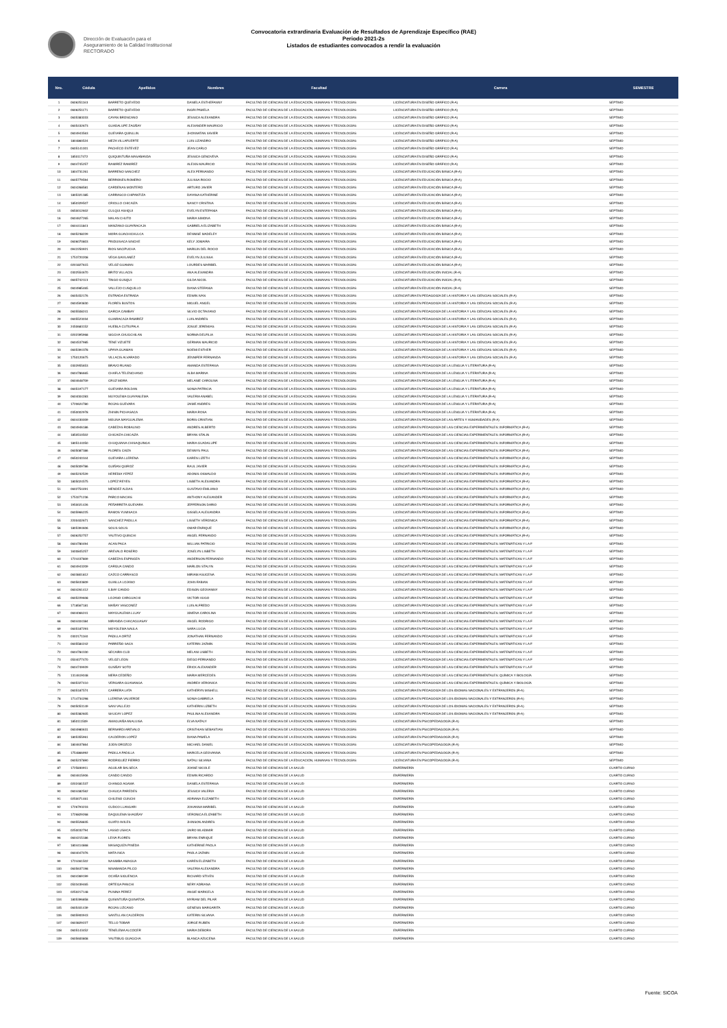Dirección de Evaluación para el
Aseguramiento de la Calidad Institucional
RECTORADO
Convocatoria extrardinaria Evaluación de Resultados de Aprendizaje Específico (RAE)
Periodo 2021-2s
Listados de estudiantes convocados a rendir la evaluación
| Nro. | Cédula | Apellidos | Nombres | Facultad | Carrera | SEMESTRE |
| --- | --- | --- | --- | --- | --- | --- |
| 1 | 0606251163 | BARRETO QUEVEDO | DANIELA ESTHEFANNY | FACULTAD DE CIENCIAS DE LA EDUCACIÓN, HUMANAS Y TECNOLOGÍAS | LICENCIATURA EN DISEÑO GRÁFICO (R-A) | SEPTIMO |
| 2 | 0606251171 | BARRETO QUEVEDO | INGRI PAMELA | FACULTAD DE CIENCIAS DE LA EDUCACIÓN, HUMANAS Y TECNOLOGÍAS | LICENCIATURA EN DISEÑO GRÁFICO (R-A) | SEPTIMO |
| 3 | 0605383033 | CAYAN BRONCANO | JESSICA ALEXANDRA | FACULTAD DE CIENCIAS DE LA EDUCACIÓN, HUMANAS Y TECNOLOGÍAS | LICENCIATURA EN DISEÑO GRÁFICO (R-A) | SEPTIMO |
| 4 | 0605432673 | GUADALUPE ZAGÑAY | ALEXANDER MAURICIO | FACULTAD DE CIENCIAS DE LA EDUCACIÓN, HUMANAS Y TECNOLOGÍAS | LICENCIATURA EN DISEÑO GRÁFICO (R-A) | SEPTIMO |
| 5 | 0604943563 | GUEVARA QUINLLIN | JHONNATAN XAVIER | FACULTAD DE CIENCIAS DE LA EDUCACIÓN, HUMANAS Y TECNOLOGÍAS | LICENCIATURA EN DISEÑO GRÁFICO (R-A) | SEPTIMO |
| 6 | 1804860524 | MEZA VILLAFUERTE | LUIS LIZANDRO | FACULTAD DE CIENCIAS DE LA EDUCACIÓN, HUMANAS Y TECNOLOGÍAS | LICENCIATURA EN DISEÑO GRÁFICO (R-A) | SEPTIMO |
| 7 | 0605141001 | PACHECO ESTEVEZ | JEAN CARLO | FACULTAD DE CIENCIAS DE LA EDUCACIÓN, HUMANAS Y TECNOLOGÍAS | LICENCIATURA EN DISEÑO GRÁFICO (R-A) | SEPTIMO |
| 8 | 1850117472 | QUIQUINTUÑA MASABANDA | JESSICA GENOVEVA | FACULTAD DE CIENCIAS DE LA EDUCACIÓN, HUMANAS Y TECNOLOGÍAS | LICENCIATURA EN DISEÑO GRÁFICO (R-A) | SEPTIMO |
| 9 | 0604745257 | RAMIREZ RAMIREZ | ALEXIS MAURICIO | FACULTAD DE CIENCIAS DE LA EDUCACIÓN, HUMANAS Y TECNOLOGÍAS | LICENCIATURA EN DISEÑO GRÁFICO (R-A) | SEPTIMO |
| 10 | 1804731261 | BARRENO SANCHEZ | ALEX FERNANDO | FACULTAD DE CIENCIAS DE LA EDUCACIÓN, HUMANAS Y TECNOLOGÍAS | LICENCIATURA EN EDUCACIÓN BÁSICA (R-A) | SEPTIMO |
| 11 | 0605779594 | BERRONES ROMERO | JULISSA ROCIO | FACULTAD DE CIENCIAS DE LA EDUCACIÓN, HUMANAS Y TECNOLOGÍAS | LICENCIATURA EN EDUCACIÓN BÁSICA (R-A) | SEPTIMO |
| 12 | 0604268581 | CARDENAS MONTERO | ARTURO JAVIER | FACULTAD DE CIENCIAS DE LA EDUCACIÓN, HUMANAS Y TECNOLOGÍAS | LICENCIATURA EN EDUCACIÓN BÁSICA (R-A) | SEPTIMO |
| 13 | 1805321385 | CARRASCO CHIPANTIZA | DAYANA KATHERINE | FACULTAD DE CIENCIAS DE LA EDUCACIÓN, HUMANAS Y TECNOLOGÍAS | LICENCIATURA EN EDUCACIÓN BÁSICA (R-A) | SEPTIMO |
| 14 | 1850329507 | CRIOLLO CHICAIZA | NANCY CRISTINA | FACULTAD DE CIENCIAS DE LA EDUCACIÓN, HUMANAS Y TECNOLOGÍAS | LICENCIATURA EN EDUCACIÓN BÁSICA (R-A) | SEPTIMO |
| 15 | 0650012602 | CULQUI ASHQUI | EVELYN ESTEFANIA | FACULTAD DE CIENCIAS DE LA EDUCACIÓN, HUMANAS Y TECNOLOGÍAS | LICENCIATURA EN EDUCACIÓN BÁSICA (R-A) | SEPTIMO |
| 16 | 0604627265 | MALAN CHUTO | MARIA SIMONA | FACULTAD DE CIENCIAS DE LA EDUCACIÓN, HUMANAS Y TECNOLOGÍAS | LICENCIATURA EN EDUCACIÓN BÁSICA (R-A) | SEPTIMO |
| 17 | 0604411843 | MANZANO GUAYRACAJA | GABRIELA ELIZABETH | FACULTAD DE CIENCIAS DE LA EDUCACIÓN, HUMANAS Y TECNOLOGÍAS | LICENCIATURA EN EDUCACIÓN BÁSICA (R-A) | SEPTIMO |
| 18 | 0605238229 | MORA GUACHICHULCA | DENNISE MADELEY | FACULTAD DE CIENCIAS DE LA EDUCACIÓN, HUMANAS Y TECNOLOGÍAS | LICENCIATURA EN EDUCACIÓN BÁSICA (R-A) | SEPTIMO |
| 19 | 0606070803 | PINDUISACA SINCHE | KELY JOMAIRA | FACULTAD DE CIENCIAS DE LA EDUCACIÓN, HUMANAS Y TECNOLOGÍAS | LICENCIATURA EN EDUCACIÓN BÁSICA (R-A) | SEPTIMO |
| 20 | 0942250921 | RIOS NACIPUCHA | MARILIN DEL ROCIO | FACULTAD DE CIENCIAS DE LA EDUCACIÓN, HUMANAS Y TECNOLOGÍAS | LICENCIATURA EN EDUCACIÓN BÁSICA (R-A) | SEPTIMO |
| 21 | 1753720208 | VEGA GAVILANEZ | EVELYN JULISSA | FACULTAD DE CIENCIAS DE LA EDUCACIÓN, HUMANAS Y TECNOLOGÍAS | LICENCIATURA EN EDUCACIÓN BÁSICA (R-A) | SEPTIMO |
| 22 | 0201827615 | VELOZ GUAMAN | LOURDES MARIBEL | FACULTAD DE CIENCIAS DE LA EDUCACIÓN, HUMANAS Y TECNOLOGÍAS | LICENCIATURA EN EDUCACIÓN BÁSICA (R-A) | SEPTIMO |
| 23 | 0302554670 | BRITO VILLACIS | ANA ALEXANDRA | FACULTAD DE CIENCIAS DE LA EDUCACIÓN, HUMANAS Y TECNOLOGÍAS | LICENCIATURA EN EDUCACIÓN INICIAL (R-A) | SEPTIMO |
| 24 | 0605742113 | TINGO GUSQUI | GILDA NICOL | FACULTAD DE CIENCIAS DE LA EDUCACIÓN, HUMANAS Y TECNOLOGÍAS | LICENCIATURA EN EDUCACIÓN INICIAL (R-A) | SEPTIMO |
| 25 | 0604985465 | VALLEJO CUSQUILLO | DIANA STEFANIA | FACULTAD DE CIENCIAS DE LA EDUCACIÓN, HUMANAS Y TECNOLOGÍAS | LICENCIATURA EN EDUCACIÓN INICIAL (R-A) | SEPTIMO |
| 26 | 0605452176 | ESTRADA ESTRADA | EDWIN IVAN | FACULTAD DE CIENCIAS DE LA EDUCACIÓN, HUMANAS Y TECNOLOGÍAS | LICENCIATURA EN PEDAGOGÍA DE LA HISTORIA Y LAS CIENCIAS SOCIALES (R-A) | SEPTIMO |
| 27 | 0604593830 | FLORES BUSTOS | MIGUEL ANGEL | FACULTAD DE CIENCIAS DE LA EDUCACIÓN, HUMANAS Y TECNOLOGÍAS | LICENCIATURA EN PEDAGOGÍA DE LA HISTORIA Y LAS CIENCIAS SOCIALES (R-A) | SEPTIMO |
| 28 | 0605508241 | GARCIA CAMBAY | SILVIO OCTAVIANO | FACULTAD DE CIENCIAS DE LA EDUCACIÓN, HUMANAS Y TECNOLOGÍAS | LICENCIATURA EN PEDAGOGÍA DE LA HISTORIA Y LAS CIENCIAS SOCIALES (R-A) | SEPTIMO |
| 29 | 0605523034 | GUAIRACAJA RAMIREZ | LUIS ANDRES | FACULTAD DE CIENCIAS DE LA EDUCACIÓN, HUMANAS Y TECNOLOGÍAS | LICENCIATURA EN PEDAGOGÍA DE LA HISTORIA Y LAS CIENCIAS SOCIALES (R-A) | SEPTIMO |
| 30 | 2450683152 | HUEBLA CUTIUPALA | JOSUE JEREMIAS | FACULTAD DE CIENCIAS DE LA EDUCACIÓN, HUMANAS Y TECNOLOGÍAS | LICENCIATURA EN PEDAGOGÍA DE LA HISTORIA Y LAS CIENCIAS SOCIALES (R-A) | SEPTIMO |
| 31 | 0202395968 | SIGCHA CHUGCHILAN | NORMA DELFILIA | FACULTAD DE CIENCIAS DE LA EDUCACIÓN, HUMANAS Y TECNOLOGÍAS | LICENCIATURA EN PEDAGOGÍA DE LA HISTORIA Y LAS CIENCIAS SOCIALES (R-A) | SEPTIMO |
| 32 | 0604537985 | TENE VIZUETE | GERMAN MAURICIO | FACULTAD DE CIENCIAS DE LA EDUCACIÓN, HUMANAS Y TECNOLOGÍAS | LICENCIATURA EN PEDAGOGÍA DE LA HISTORIA Y LAS CIENCIAS SOCIALES (R-A) | SEPTIMO |
| 33 | 0605394378 | UPAYA GUAMAN | NOEMI ESTHER | FACULTAD DE CIENCIAS DE LA EDUCACIÓN, HUMANAS Y TECNOLOGÍAS | LICENCIATURA EN PEDAGOGÍA DE LA HISTORIA Y LAS CIENCIAS SOCIALES (R-A) | SEPTIMO |
| 34 | 1750120675 | VILLACIS ALVARADO | JENNIFER FERNANDA | FACULTAD DE CIENCIAS DE LA EDUCACIÓN, HUMANAS Y TECNOLOGÍAS | LICENCIATURA EN PEDAGOGÍA DE LA HISTORIA Y LAS CIENCIAS SOCIALES (R-A) | SEPTIMO |
| 35 | 0302955653 | BRAVO RUANO | AMANDA ESTEFANIA | FACULTAD DE CIENCIAS DE LA EDUCACIÓN, HUMANAS Y TECNOLOGÍAS | LICENCIATURA EN PEDAGOGÍA DE LA LENGUA Y LITERATURA (R-A) | SEPTIMO |
| 36 | 0604786665 | CHAFLA TELENCHANO | ALBA MARINA | FACULTAD DE CIENCIAS DE LA EDUCACIÓN, HUMANAS Y TECNOLOGÍAS | LICENCIATURA EN PEDAGOGÍA DE LA LENGUA Y LITERATURA (R-A) | SEPTIMO |
| 37 | 0604648709 | CRUZ MORA | MELANIE CAROLINA | FACULTAD DE CIENCIAS DE LA EDUCACIÓN, HUMANAS Y TECNOLOGÍAS | LICENCIATURA EN PEDAGOGÍA DE LA LENGUA Y LITERATURA (R-A) | SEPTIMO |
| 38 | 0605197177 | GUEVARA ROLDAN | SONIA PATRICIA | FACULTAD DE CIENCIAS DE LA EDUCACIÓN, HUMANAS Y TECNOLOGÍAS | LICENCIATURA EN PEDAGOGÍA DE LA LENGUA Y LITERATURA (R-A) | SEPTIMO |
| 39 | 0604004283 | MUYOLEMA GUAYANLEMA | VALERIA ANABEL | FACULTAD DE CIENCIAS DE LA EDUCACIÓN, HUMANAS Y TECNOLOGÍAS | LICENCIATURA EN PEDAGOGÍA DE LA LENGUA Y LITERATURA (R-A) | SEPTIMO |
| 40 | 1720624780 | ROJAS GUEVARA | JAIME ANDRES | FACULTAD DE CIENCIAS DE LA EDUCACIÓN, HUMANAS Y TECNOLOGÍAS | LICENCIATURA EN PEDAGOGÍA DE LA LENGUA Y LITERATURA (R-A) | SEPTIMO |
| 41 | 0350002978 | ZHININ PICHASACA | MARIA ROSA | FACULTAD DE CIENCIAS DE LA EDUCACIÓN, HUMANAS Y TECNOLOGÍAS | LICENCIATURA EN PEDAGOGÍA DE LA LENGUA Y LITERATURA (R-A) | SEPTIMO |
| 42 | 0604430009 | MOLINA MAYGUALEMA | BORIS CRISTIAN | FACULTAD DE CIENCIAS DE LA EDUCACIÓN, HUMANAS Y TECNOLOGÍAS | LICENCIATURA EN PEDAGOGÍA DE LAS ARTES Y HUMANIDADES (R-A) | SEPTIMO |
| 43 | 0604946186 | CABEZAS ROBALINO | ANDRES ALBERTO | FACULTAD DE CIENCIAS DE LA EDUCACIÓN, HUMANAS Y TECNOLOGÍAS | LICENCIATURA EN PEDAGOGÍA DE LAS CIENCIAS EXPERIMENTALES: INFORMÁTICA (R-A) | SEPTIMO |
| 44 | 1850510502 | CHICAIZA CHICAIZA | BRYAN STALIN | FACULTAD DE CIENCIAS DE LA EDUCACIÓN, HUMANAS Y TECNOLOGÍAS | LICENCIATURA EN PEDAGOGÍA DE LAS CIENCIAS EXPERIMENTALES: INFORMÁTICA (R-A) | SEPTIMO |
| 45 | 1805144050 | CHUQUIANA CHISAQUINGA | MARIA GUADALUPE | FACULTAD DE CIENCIAS DE LA EDUCACIÓN, HUMANAS Y TECNOLOGÍAS | LICENCIATURA EN PEDAGOGÍA DE LAS CIENCIAS EXPERIMENTALES: INFORMÁTICA (R-A) | SEPTIMO |
| 46 | 0605087386 | FLORES CAIZA | DENNYS PAUL | FACULTAD DE CIENCIAS DE LA EDUCACIÓN, HUMANAS Y TECNOLOGÍAS | LICENCIATURA EN PEDAGOGÍA DE LAS CIENCIAS EXPERIMENTALES: INFORMÁTICA (R-A) | SEPTIMO |
| 47 | 0650240344 | GUEVARA LLERENA | KAREN LIZETH | FACULTAD DE CIENCIAS DE LA EDUCACIÓN, HUMANAS Y TECNOLOGÍAS | LICENCIATURA EN PEDAGOGÍA DE LAS CIENCIAS EXPERIMENTALES: INFORMÁTICA (R-A) | SEPTIMO |
| 48 | 0605009786 | GUIÑAN QUIROZ | RAUL JAVIER | FACULTAD DE CIENCIAS DE LA EDUCACIÓN, HUMANAS Y TECNOLOGÍAS | LICENCIATURA EN PEDAGOGÍA DE LAS CIENCIAS EXPERIMENTALES: INFORMÁTICA (R-A) | SEPTIMO |
| 49 | 0605232529 | HEREDIA YEPEZ | ADONIS OSWALDO | FACULTAD DE CIENCIAS DE LA EDUCACIÓN, HUMANAS Y TECNOLOGÍAS | LICENCIATURA EN PEDAGOGÍA DE LAS CIENCIAS EXPERIMENTALES: INFORMÁTICA (R-A) | SEPTIMO |
| 50 | 1805024575 | LOPEZ REYES | LISBETH ALEXANDRA | FACULTAD DE CIENCIAS DE LA EDUCACIÓN, HUMANAS Y TECNOLOGÍAS | LICENCIATURA EN PEDAGOGÍA DE LAS CIENCIAS EXPERIMENTALES: INFORMÁTICA (R-A) | SEPTIMO |
| 51 | 0602754491 | MENDEZ ALDAS | GUSTAVO EMILIANO | FACULTAD DE CIENCIAS DE LA EDUCACIÓN, HUMANAS Y TECNOLOGÍAS | LICENCIATURA EN PEDAGOGÍA DE LAS CIENCIAS EXPERIMENTALES: INFORMÁTICA (R-A) | SEPTIMO |
| 52 | 1753271236 | PARCO MACIAS | ANTHONY ALEXANDER | FACULTAD DE CIENCIAS DE LA EDUCACIÓN, HUMANAS Y TECNOLOGÍAS | LICENCIATURA EN PEDAGOGÍA DE LAS CIENCIAS EXPERIMENTALES: INFORMÁTICA (R-A) | SEPTIMO |
| 53 | 1950021426 | PEÑARRETA GUEVARA | JEFFERSON DARIO | FACULTAD DE CIENCIAS DE LA EDUCACIÓN, HUMANAS Y TECNOLOGÍAS | LICENCIATURA EN PEDAGOGÍA DE LAS CIENCIAS EXPERIMENTALES: INFORMÁTICA (R-A) | SEPTIMO |
| 54 | 0605966225 | RAMOS YUMISACA | GISSELA ALEXANDRA | FACULTAD DE CIENCIAS DE LA EDUCACIÓN, HUMANAS Y TECNOLOGÍAS | LICENCIATURA EN PEDAGOGÍA DE LAS CIENCIAS EXPERIMENTALES: INFORMÁTICA (R-A) | SEPTIMO |
| 55 | 2200402671 | SANCHEZ PADILLA | LISSETH VERONICA | FACULTAD DE CIENCIAS DE LA EDUCACIÓN, HUMANAS Y TECNOLOGÍAS | LICENCIATURA EN PEDAGOGÍA DE LAS CIENCIAS EXPERIMENTALES: INFORMÁTICA (R-A) | SEPTIMO |
| 56 | 1805394606 | SOLIS SOLIS | OMAR ENRIQUE | FACULTAD DE CIENCIAS DE LA EDUCACIÓN, HUMANAS Y TECNOLOGÍAS | LICENCIATURA EN PEDAGOGÍA DE LAS CIENCIAS EXPERIMENTALES: INFORMÁTICA (R-A) | SEPTIMO |
| 57 | 0606252757 | YAUTIVO QUINCHI | ANGEL FERNANDO | FACULTAD DE CIENCIAS DE LA EDUCACIÓN, HUMANAS Y TECNOLOGÍAS | LICENCIATURA EN PEDAGOGÍA DE LAS CIENCIAS EXPERIMENTALES: INFORMÁTICA (R-A) | SEPTIMO |
| 58 | 0604780494 | ACAN PACA | WILLIAN PATRICIO | FACULTAD DE CIENCIAS DE LA EDUCACIÓN, HUMANAS Y TECNOLOGÍAS | LICENCIATURA EN PEDAGOGÍA DE LAS CIENCIAS EXPERIMENTALES: MATEMÁTICAS Y LA F | SEPTIMO |
| 59 | 1600845257 | AREVALO ROSERO | JOSELYN LISBETH | FACULTAD DE CIENCIAS DE LA EDUCACIÓN, HUMANAS Y TECNOLOGÍAS | LICENCIATURA EN PEDAGOGÍA DE LAS CIENCIAS EXPERIMENTALES: MATEMÁTICAS Y LA F | SEPTIMO |
| 60 | 1724437809 | CABEZAS ESPINOZA | ANDERSON FERNANDO | FACULTAD DE CIENCIAS DE LA EDUCACIÓN, HUMANAS Y TECNOLOGÍAS | LICENCIATURA EN PEDAGOGÍA DE LAS CIENCIAS EXPERIMENTALES: MATEMÁTICAS Y LA F | SEPTIMO |
| 61 | 0604943209 | CARGUA CANDO | MARLON STALYN | FACULTAD DE CIENCIAS DE LA EDUCACIÓN, HUMANAS Y TECNOLOGÍAS | LICENCIATURA EN PEDAGOGÍA DE LAS CIENCIAS EXPERIMENTALES: MATEMÁTICAS Y LA F | SEPTIMO |
| 62 | 0603801812 | CAZCO CARRASCO | MIRIAM ASUCENA | FACULTAD DE CIENCIAS DE LA EDUCACIÓN, HUMANAS Y TECNOLOGÍAS | LICENCIATURA EN PEDAGOGÍA DE LAS CIENCIAS EXPERIMENTALES: MATEMÁTICAS Y LA F | SEPTIMO |
| 63 | 0605633809 | GUAILLA LOJANO | JOHN FABIAN | FACULTAD DE CIENCIAS DE LA EDUCACIÓN, HUMANAS Y TECNOLOGÍAS | LICENCIATURA EN PEDAGOGÍA DE LAS CIENCIAS EXPERIMENTALES: MATEMÁTICAS Y LA F | SEPTIMO |
| 64 | 0604261412 | ILBAY CANDO | EDISON GEOVANNY | FACULTAD DE CIENCIAS DE LA EDUCACIÓN, HUMANAS Y TECNOLOGÍAS | LICENCIATURA EN PEDAGOGÍA DE LAS CIENCIAS EXPERIMENTALES: MATEMÁTICAS Y LA F | SEPTIMO |
| 65 | 0605229608 | LOJANO CARGUACHI | VICTOR HUGO | FACULTAD DE CIENCIAS DE LA EDUCACIÓN, HUMANAS Y TECNOLOGÍAS | LICENCIATURA EN PEDAGOGÍA DE LAS CIENCIAS EXPERIMENTALES: MATEMÁTICAS Y LA F | SEPTIMO |
| 66 | 1718567181 | MAÑAY VASCONEZ | LUIS ALFREDO | FACULTAD DE CIENCIAS DE LA EDUCACIÓN, HUMANAS Y TECNOLOGÍAS | LICENCIATURA EN PEDAGOGÍA DE LAS CIENCIAS EXPERIMENTALES: MATEMÁTICAS Y LA F | SEPTIMO |
| 67 | 0604066241 | MAYGUALEMA LLUAY | XIMENA CAROLINA | FACULTAD DE CIENCIAS DE LA EDUCACIÓN, HUMANAS Y TECNOLOGÍAS | LICENCIATURA EN PEDAGOGÍA DE LAS CIENCIAS EXPERIMENTALES: MATEMÁTICAS Y LA F | SEPTIMO |
| 68 | 0604404384 | MIRANDA CHACAGUASAY | ANGEL RODRIGO | FACULTAD DE CIENCIAS DE LA EDUCACIÓN, HUMANAS Y TECNOLOGÍAS | LICENCIATURA EN PEDAGOGÍA DE LAS CIENCIAS EXPERIMENTALES: MATEMÁTICAS Y LA F | SEPTIMO |
| 69 | 0605187293 | MOYOLEMA NAULA | SARA LUCIA | FACULTAD DE CIENCIAS DE LA EDUCACIÓN, HUMANAS Y TECNOLOGÍAS | LICENCIATURA EN PEDAGOGÍA DE LAS CIENCIAS EXPERIMENTALES: MATEMÁTICAS Y LA F | SEPTIMO |
| 70 | 0302171160 | PADILLA ORTIZ | JONATHAN FERNANDO | FACULTAD DE CIENCIAS DE LA EDUCACIÓN, HUMANAS Y TECNOLOGÍAS | LICENCIATURA EN PEDAGOGÍA DE LAS CIENCIAS EXPERIMENTALES: MATEMÁTICAS Y LA F | SEPTIMO |
| 71 | 0605584242 | PARREÑO SACA | KATERIN JAZMIN | FACULTAD DE CIENCIAS DE LA EDUCACIÓN, HUMANAS Y TECNOLOGÍAS | LICENCIATURA EN PEDAGOGÍA DE LAS CIENCIAS EXPERIMENTALES: MATEMÁTICAS Y LA F | SEPTIMO |
| 72 | 0604784330 | SECAIRA CUJI | MELANI LISBETH | FACULTAD DE CIENCIAS DE LA EDUCACIÓN, HUMANAS Y TECNOLOGÍAS | LICENCIATURA EN PEDAGOGÍA DE LAS CIENCIAS EXPERIMENTALES: MATEMÁTICAS Y LA F | SEPTIMO |
| 73 | 0504077470 | VELOZ LEON | DIEGO FERNANDO | FACULTAD DE CIENCIAS DE LA EDUCACIÓN, HUMANAS Y TECNOLOGÍAS | LICENCIATURA EN PEDAGOGÍA DE LAS CIENCIAS EXPERIMENTALES: MATEMÁTICAS Y LA F | SEPTIMO |
| 74 | 0604749929 | GUSÑAY SOTO | ERICK ALEXANDER | FACULTAD DE CIENCIAS DE LA EDUCACIÓN, HUMANAS Y TECNOLOGÍAS | LICENCIATURA EN PEDAGOGÍA DE LAS CIENCIAS EXPERIMENTALES: MATEMÁTICAS Y LA F | SEPTIMO |
| 75 | 1314619048 | MERA CEDEÑO | MARIA MERCEDES | FACULTAD DE CIENCIAS DE LA EDUCACIÓN, HUMANAS Y TECNOLOGÍAS | LICENCIATURA EN PEDAGOGÍA DE LAS CIENCIAS EXPERIMENTALES: QUÍMICA Y BIOLOGÍA | SEPTIMO |
| 76 | 0605327410 | VERGARA GUANANGA | ANDREA VERONICA | FACULTAD DE CIENCIAS DE LA EDUCACIÓN, HUMANAS Y TECNOLOGÍAS | LICENCIATURA EN PEDAGOGÍA DE LAS CIENCIAS EXPERIMENTALES: QUÍMICA Y BIOLOGÍA | SEPTIMO |
| 77 | 0605187574 | CARRERA LATA | KATHERYN MISHELL | FACULTAD DE CIENCIAS DE LA EDUCACIÓN, HUMANAS Y TECNOLOGÍAS | LICENCIATURA EN PEDAGOGÍA DE LOS IDIOMAS NACIONALES Y EXTRANJEROS (R-A) | SEPTIMO |
| 78 | 1714734298 | LLERENA VALVERDE | SONIA GABRIELA | FACULTAD DE CIENCIAS DE LA EDUCACIÓN, HUMANAS Y TECNOLOGÍAS | LICENCIATURA EN PEDAGOGÍA DE LOS IDIOMAS NACIONALES Y EXTRANJEROS (R-A) | SEPTIMO |
| 79 | 0605053149 | SANI VALLEJO | KATHERIN LIZBETH | FACULTAD DE CIENCIAS DE LA EDUCACIÓN, HUMANAS Y TECNOLOGÍAS | LICENCIATURA EN PEDAGOGÍA DE LOS IDIOMAS NACIONALES Y EXTRANJEROS (R-A) | SEPTIMO |
| 80 | 0605382605 | SHUCAY LOPEZ | PAULINA ALEXANDRA | FACULTAD DE CIENCIAS DE LA EDUCACIÓN, HUMANAS Y TECNOLOGÍAS | LICENCIATURA EN PEDAGOGÍA DE LOS IDIOMAS NACIONALES Y EXTRANJEROS (R-A) | SEPTIMO |
| 81 | 1850111509 | AMAGUAÑA ANALUISA | ELVA NATALY | FACULTAD DE CIENCIAS DE LA EDUCACIÓN, HUMANAS Y TECNOLOGÍAS | LICENCIATURA EN PSICOPEDAGOGÍA (R-A) | SEPTIMO |
| 82 | 0604980631 | BERNARDI AREVALO | CRISTHIAN SEBASTIAN | FACULTAD DE CIENCIAS DE LA EDUCACIÓN, HUMANAS Y TECNOLOGÍAS | LICENCIATURA EN PSICOPEDAGOGÍA (R-A) | SEPTIMO |
| 83 | 1805355961 | CALDERON LOPEZ | DIANA PAMELA | FACULTAD DE CIENCIAS DE LA EDUCACIÓN, HUMANAS Y TECNOLOGÍAS | LICENCIATURA EN PSICOPEDAGOGÍA (R-A) | SEPTIMO |
| 84 | 1804637864 | JIJON OROZCO | MICHAEL DANIEL | FACULTAD DE CIENCIAS DE LA EDUCACIÓN, HUMANAS Y TECNOLOGÍAS | LICENCIATURA EN PSICOPEDAGOGÍA (R-A) | SEPTIMO |
| 85 | 1754866992 | PADILLA PADILLA | MARCELA GEOVANNA | FACULTAD DE CIENCIAS DE LA EDUCACIÓN, HUMANAS Y TECNOLOGÍAS | LICENCIATURA EN PSICOPEDAGOGÍA (R-A) | SEPTIMO |
| 86 | 0605237890 | RODRIGUEZ FIERRO | NATALI SILVANA | FACULTAD DE CIENCIAS DE LA EDUCACIÓN, HUMANAS Y TECNOLOGÍAS | LICENCIATURA EN PSICOPEDAGOGÍA (R-A) | SEPTIMO |
| 87 | 1725830911 | AGUILAR BALSECA | JOANE NICOLE | FACULTAD DE CIENCIAS DE LA SALUD | ENFERMERÍA | CUARTO CURSO |
| 88 | 0604615906 | CANDO CANDO | EDWIN RICARDO | FACULTAD DE CIENCIAS DE LA SALUD | ENFERMERÍA | CUARTO CURSO |
| 89 | 0202481537 | CHANGO AGAMA | DANIELA ESTEFANIA | FACULTAD DE CIENCIAS DE LA SALUD | ENFERMERÍA | CUARTO CURSO |
| 90 | 0604482562 | CHAUCA PAREDES | JESSICA VALERIA | FACULTAD DE CIENCIAS DE LA SALUD | ENFERMERÍA | CUARTO CURSO |
| 91 | 0250071461 | CHILENO CUNCHI | ADRIANA ELIZABETH | FACULTAD DE CIENCIAS DE LA SALUD | ENFERMERÍA | CUARTO CURSO |
| 92 | 1726793233 | CUDCO LLANGARI | JOHANNA MARIBEL | FACULTAD DE CIENCIAS DE LA SALUD | ENFERMERÍA | CUARTO CURSO |
| 93 | 1726829268 | DAQUILEMA SHAGÑAY | VERONICA ELIZABETH | FACULTAD DE CIENCIAS DE LA SALUD | ENFERMERÍA | CUARTO CURSO |
| 94 | 0605528835 | GUATO AVILES | JHINSON ANDRES | FACULTAD DE CIENCIAS DE LA SALUD | ENFERMERÍA | CUARTO CURSO |
| 95 | 0250032794 | LASSO USHCA | JAIRO WLADIMIR | FACULTAD DE CIENCIAS DE LA SALUD | ENFERMERÍA | CUARTO CURSO |
| 96 | 0604215186 | LEIVA FLORES | BRYAN ENRIQUE | FACULTAD DE CIENCIAS DE LA SALUD | ENFERMERÍA | CUARTO CURSO |
| 97 | 1804414868 | MASAQUIZA PINEDA | KATHERINE PAOLA | FACULTAD DE CIENCIAS DE LA SALUD | ENFERMERÍA | CUARTO CURSO |
| 98 | 0604047076 | MATA INCA | PAOLA JAZMIN | FACULTAD DE CIENCIAS DE LA SALUD | ENFERMERÍA | CUARTO CURSO |
| 99 | 1724461502 | NASIMBA AMAGUA | KAREN ELIZABETH | FACULTAD DE CIENCIAS DE LA SALUD | ENFERMERÍA | CUARTO CURSO |
| 100 | 0605637198 | NINABANDA PILCO | VALERIA ALEXANDRA | FACULTAD DE CIENCIAS DE LA SALUD | ENFERMERÍA | CUARTO CURSO |
| 101 | 0604369199 | OCAÑA SIGUENCIA | RICHARD STIVEN | FACULTAD DE CIENCIAS DE LA SALUD | ENFERMERÍA | CUARTO CURSO |
| 102 | 0503439465 | ORTEGA PANCHI | NERY ADRIANA | FACULTAD DE CIENCIAS DE LA SALUD | ENFERMERÍA | CUARTO CURSO |
| 103 | 0250217148 | PUNINA PEREZ | ANGIE MARICELA | FACULTAD DE CIENCIAS DE LA SALUD | ENFERMERÍA | CUARTO CURSO |
| 104 | 1805396858 | QUISINTUÑA QUINATOA | MYRIAM DEL PILAR | FACULTAD DE CIENCIAS DE LA SALUD | ENFERMERÍA | CUARTO CURSO |
| 105 | 0605401439 | ROJAS LIZCANO | GENESIS MARGARITA | FACULTAD DE CIENCIAS DE LA SALUD | ENFERMERÍA | CUARTO CURSO |
| 106 | 0605900943 | SANTILLAN CALDERON | KATERIN SILVANA | FACULTAD DE CIENCIAS DE LA SALUD | ENFERMERÍA | CUARTO CURSO |
| 107 | 0603829227 | TELLO TOBAR | JORGE RUBEN | FACULTAD DE CIENCIAS DE LA SALUD | ENFERMERÍA | CUARTO CURSO |
| 108 | 0605143452 | TENELEMA ALCOCER | MARIA DEBORA | FACULTAD DE CIENCIAS DE LA SALUD | ENFERMERÍA | CUARTO CURSO |
| 109 | 0605600808 | YAUTIBUG GUAGCHA | BLANCA AZUCENA | FACULTAD DE CIENCIAS DE LA SALUD | ENFERMERÍA | CUARTO CURSO |
Fuente: SICOA